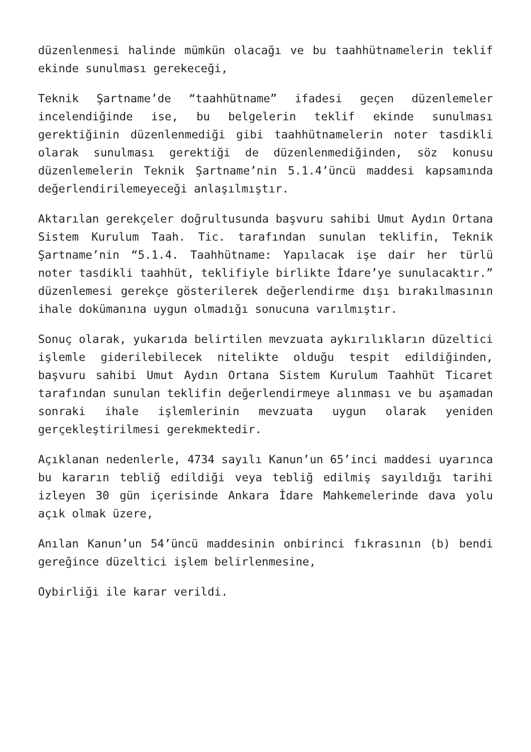düzenlenmesi halinde mümkün olacağı ve bu taahhütnamelerin teklif ekinde sunulması gerekeceği,
Teknik Şartname’de “taahhütname” ifadesi geçen düzenlemeler incelendiğinde ise, bu belgelerin teklif ekinde sunulması gerektiğinin düzenlenmediği gibi taahhütnamelerin noter tasdikli olarak sunulması gerektiği de düzenlenmediğinden, söz konusu düzenlemelerin Teknik Şartname’nin 5.1.4’üncü maddesi kapsamında değerlendirilemeyeceği anlaşılmıştır.
Aktarılan gerekçeler doğrultusunda başvuru sahibi Umut Aydın Ortana Sistem Kurulum Taah. Tic. tarafından sunulan teklifin, Teknik Şartname’nin “5.1.4. Taahhütname: Yapılacak işe dair her türlü noter tasdikli taahhüt, teklifiyle birlikte İdare’ye sunulacaktır.” düzenlemesi gerekçe gösterilerek değerlendirme dışı bırakılmasının ihale dokümanına uygun olmadığı sonucuna varılmıştır.
Sonuç olarak, yukarıda belirtilen mevzuata aykırılıkların düzeltici işlemle giderilebilecek nitelikte olduğu tespit edildiğinden, başvuru sahibi Umut Aydın Ortana Sistem Kurulum Taahhüt Ticaret tarafından sunulan teklifin değerlendirmeye alınması ve bu aşamadan sonraki ihale işlemlerinin mevzuata uygun olarak yeniden gerçekleştirilmesi gerekmektedir.
Açıklanan nedenlerle, 4734 sayılı Kanun’un 65’inci maddesi uyarınca bu kararın tebliğ edildiği veya tebliğ edilmiş sayıldığı tarihi izleyen 30 gün içerisinde Ankara İdare Mahkemelerinde dava yolu açık olmak üzere,
Anılan Kanun’un 54’üncü maddesinin onbirinci fıkrasının (b) bendi gereğince düzeltici işlem belirlenmesine,
Oybirliği ile karar verildi.